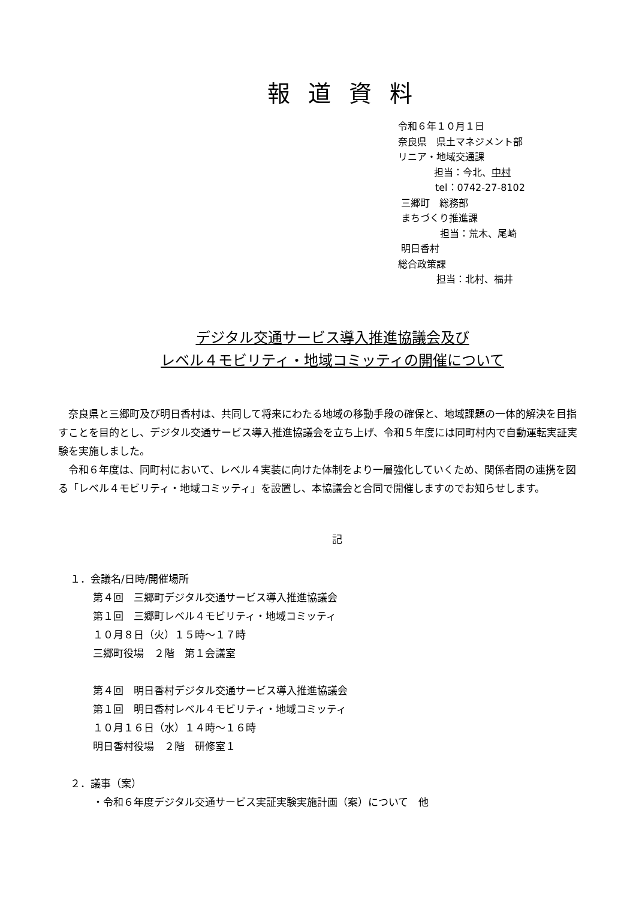報道資料
令和６年１０月１日
奈良県　県土マネジメント部
リニア・地域交通課
担当：今北、中村
tel：0742-27-8102
三郷町　総務部
まちづくり推進課
担当：荒木、尾崎
明日香村
総合政策課
担当：北村、福井
デジタル交通サービス導入推進協議会及び
レベル４モビリティ・地域コミッティの開催について
　奈良県と三郷町及び明日香村は、共同して将来にわたる地域の移動手段の確保と、地域課題の一体的解決を目指すことを目的とし、デジタル交通サービス導入推進協議会を立ち上げ、令和５年度には同町村内で自動運転実証実験を実施しました。
　令和６年度は、同町村において、レベル４実装に向けた体制をより一層強化していくため、関係者間の連携を図る「レベル４モビリティ・地域コミッティ」を設置し、本協議会と合同で開催しますのでお知らせします。
記
１．会議名/日時/開催場所
第４回　三郷町デジタル交通サービス導入推進協議会
第１回　三郷町レベル４モビリティ・地域コミッティ
１０月８日（火）１５時～１７時
三郷町役場　２階　第１会議室
第４回　明日香村デジタル交通サービス導入推進協議会
第１回　明日香村レベル４モビリティ・地域コミッティ
１０月１６日（水）１４時～１６時
明日香村役場　２階　研修室１
２．議事（案）
・令和６年度デジタル交通サービス実証実験実施計画（案）について　他